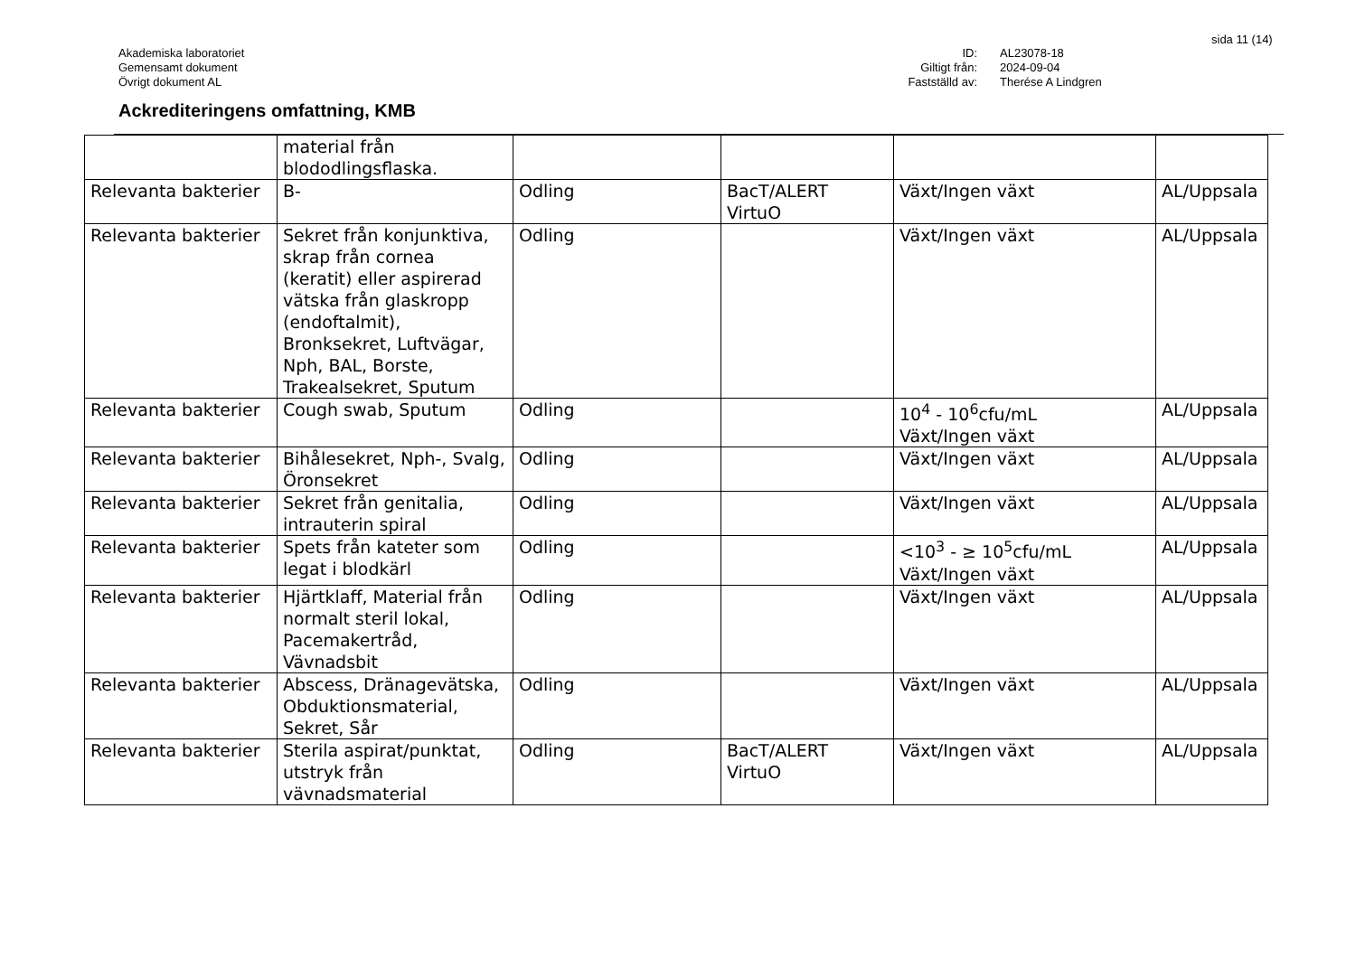sida 11 (14)
Akademiska laboratoriet
Gemensamt dokument
Övrigt dokument AL
ID: AL23078-18 Giltigt från: 2024-09-04 Fastställd av: Therése A Lindgren
Ackrediteringens omfattning, KMB
| | material från blododlingsflaska. | | | | |
| Relevanta bakterier | B- | Odling | BacT/ALERT VirtuO | Växt/Ingen växt | AL/Uppsala |
| Relevanta bakterier | Sekret från konjunktiva, skrap från cornea (keratit) eller aspirerad vätska från glaskropp (endoftalmit), Bronksekret, Luftvägar, Nph, BAL, Borste, Trakealsekret, Sputum | Odling | | Växt/Ingen växt | AL/Uppsala |
| Relevanta bakterier | Cough swab, Sputum | Odling | | 10<sup>4</sup> - 10<sup>6</sup>cfu/mL Växt/Ingen växt | AL/Uppsala |
| Relevanta bakterier | Bihålesekret, Nph-, Svalg, Öronsekret | Odling | | Växt/Ingen växt | AL/Uppsala |
| Relevanta bakterier | Sekret från genitalia, intrauterin spiral | Odling | | Växt/Ingen växt | AL/Uppsala |
| Relevanta bakterier | Spets från kateter som legat i blodkärl | Odling | | <10<sup>3</sup> - ≥ 10<sup>5</sup>cfu/mL Växt/Ingen växt | AL/Uppsala |
| Relevanta bakterier | Hjärtklaff, Material från normalt steril lokal, Pacemakertråd, Vävnadsbit | Odling | | Växt/Ingen växt | AL/Uppsala |
| Relevanta bakterier | Abscess, Dränagevätska, Obduktionsmaterial, Sekret, Sår | Odling | | Växt/Ingen växt | AL/Uppsala |
| Relevanta bakterier | Sterila aspirat/punktat, utstryk från vävnadsmaterial | Odling | BacT/ALERT VirtuO | Växt/Ingen växt | AL/Uppsala |